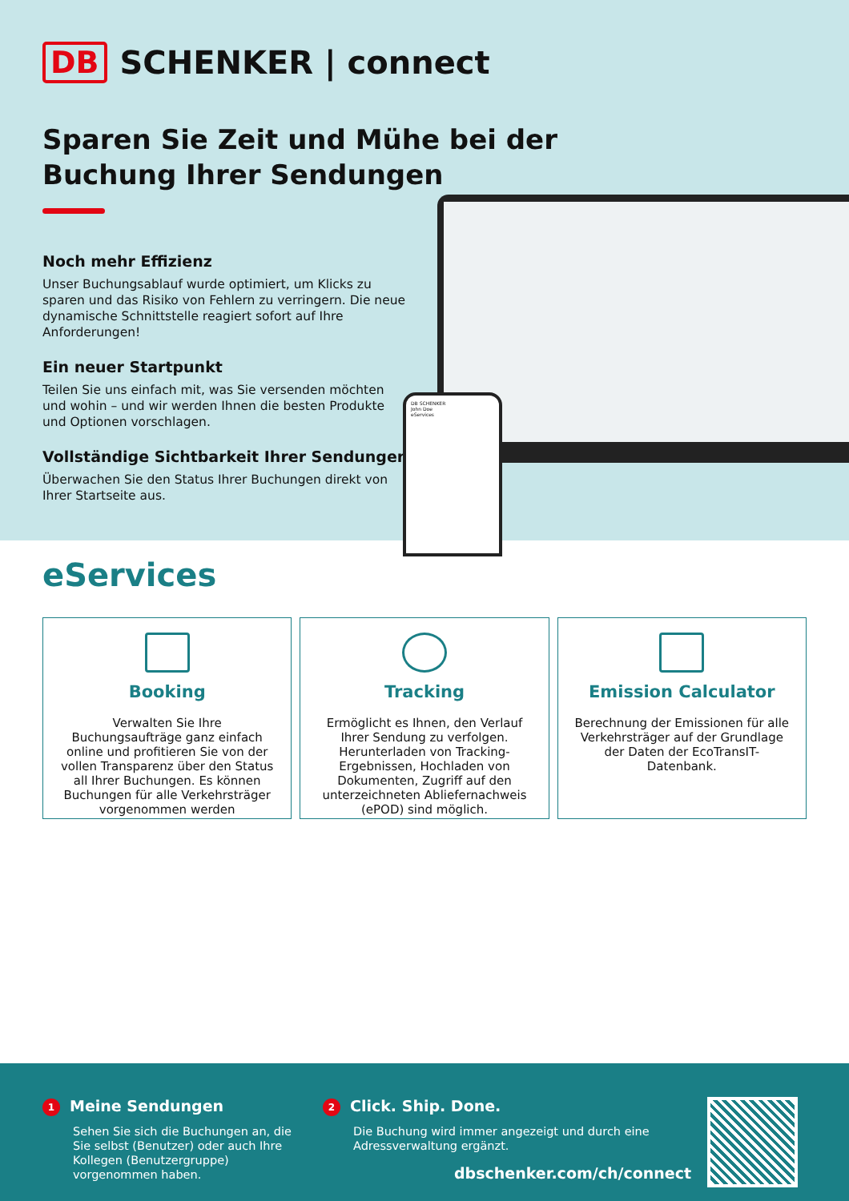DB SCHENKER | connect
Sparen Sie Zeit und Mühe bei der
Buchung Ihrer Sendungen
Noch mehr Effizienz
Unser Buchungsablauf wurde optimiert, um Klicks zu sparen und das Risiko von Fehlern zu verringern. Die neue dynamische Schnittstelle reagiert sofort auf Ihre Anforderungen!
Ein neuer Startpunkt
Teilen Sie uns einfach mit, was Sie versenden möchten und wohin – und wir werden Ihnen die besten Produkte und Optionen vorschlagen.
Vollständige Sichtbarkeit Ihrer Sendungen
Überwachen Sie den Status Ihrer Buchungen direkt von Ihrer Startseite aus.
DB SCHENKER
John Doe
eServices
eServices
Booking
Verwalten Sie Ihre Buchungsaufträge ganz einfach online und profitieren Sie von der vollen Transparenz über den Status all Ihrer Buchungen. Es können Buchungen für alle Verkehrsträger vorgenommen werden
Tracking
Ermöglicht es Ihnen, den Verlauf Ihrer Sendung zu verfolgen. Herunterladen von Tracking-Ergebnissen, Hochladen von Dokumenten, Zugriff auf den unterzeichneten Abliefernachweis (ePOD) sind möglich.
Emission Calculator
Berechnung der Emissionen für alle Verkehrsträger auf der Grundlage der Daten der EcoTransIT-Datenbank.
1 Meine Sendungen
Sehen Sie sich die Buchungen an, die Sie selbst (Benutzer) oder auch Ihre Kollegen (Benutzergruppe) vorgenommen haben.
2 Click. Ship. Done.
Die Buchung wird immer angezeigt und durch eine Adressverwaltung ergänzt.
dbschenker.com/ch/connect